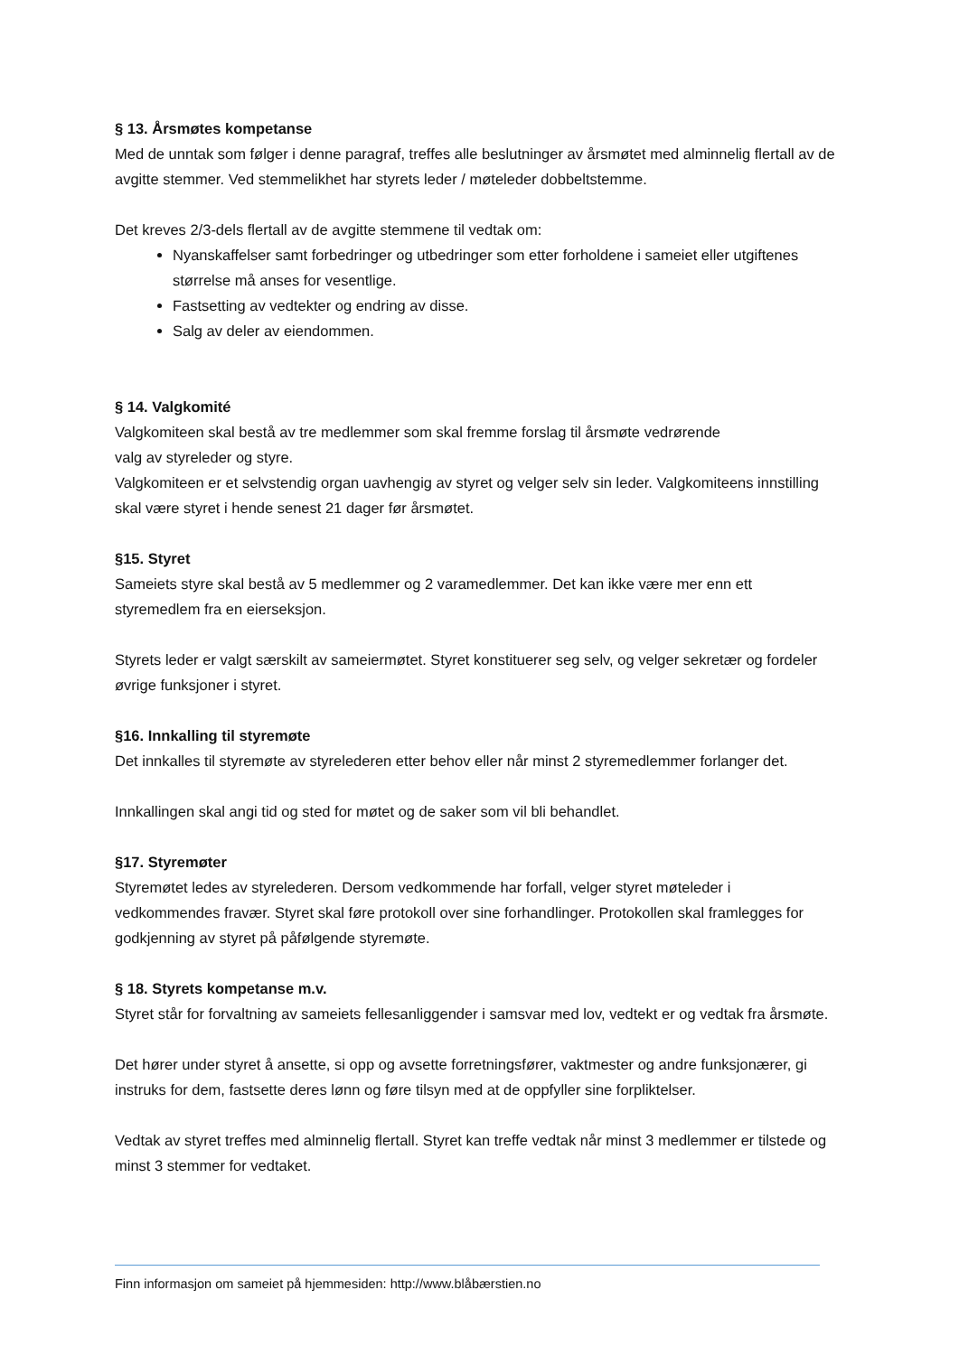§ 13. Årsmøtes kompetanse
Med de unntak som følger i denne paragraf, treffes alle beslutninger av årsmøtet med alminnelig flertall av de avgitte stemmer. Ved stemmelikhet har styrets leder / møteleder dobbeltstemme.
Det kreves 2/3-dels flertall av de avgitte stemmene til vedtak om:
Nyanskaffelser samt forbedringer og utbedringer som etter forholdene i sameiet eller utgiftenes størrelse må anses for vesentlige.
Fastsetting av vedtekter og endring av disse.
Salg av deler av eiendommen.
§ 14. Valgkomité
Valgkomiteen skal bestå av tre medlemmer som skal fremme forslag til årsmøte vedrørende
valg av styreleder og styre.
Valgkomiteen er et selvstendig organ uavhengig av styret og velger selv sin leder. Valgkomiteens innstilling skal være styret i hende senest 21 dager før årsmøtet.
§15. Styret
Sameiets styre skal bestå av 5 medlemmer og 2 varamedlemmer. Det kan ikke være mer enn ett styremedlem fra en eierseksjon.
Styrets leder er valgt særskilt av sameiermøtet. Styret konstituerer seg selv, og velger sekretær og fordeler øvrige funksjoner i styret.
§16. Innkalling til styremøte
Det innkalles til styremøte av styrelederen etter behov eller når minst 2 styremedlemmer forlanger det.
Innkallingen skal angi tid og sted for møtet og de saker som vil bli behandlet.
§17. Styremøter
Styremøtet ledes av styrelederen. Dersom vedkommende har forfall, velger styret møteleder i vedkommendes fravær. Styret skal føre protokoll over sine forhandlinger. Protokollen skal framlegges for godkjenning av styret på påfølgende styremøte.
§ 18. Styrets kompetanse m.v.
Styret står for forvaltning av sameiets fellesanliggender i samsvar med lov, vedtekt er og vedtak fra årsmøte.
Det hører under styret å ansette, si opp og avsette forretningsfører, vaktmester og andre funksjonærer, gi instruks for dem, fastsette deres lønn og føre tilsyn med at de oppfyller sine forpliktelser.
Vedtak av styret treffes med alminnelig flertall. Styret kan treffe vedtak når minst 3 medlemmer er tilstede og minst 3 stemmer for vedtaket.
Finn informasjon om sameiet på hjemmesiden: http://www.blåbærstien.no